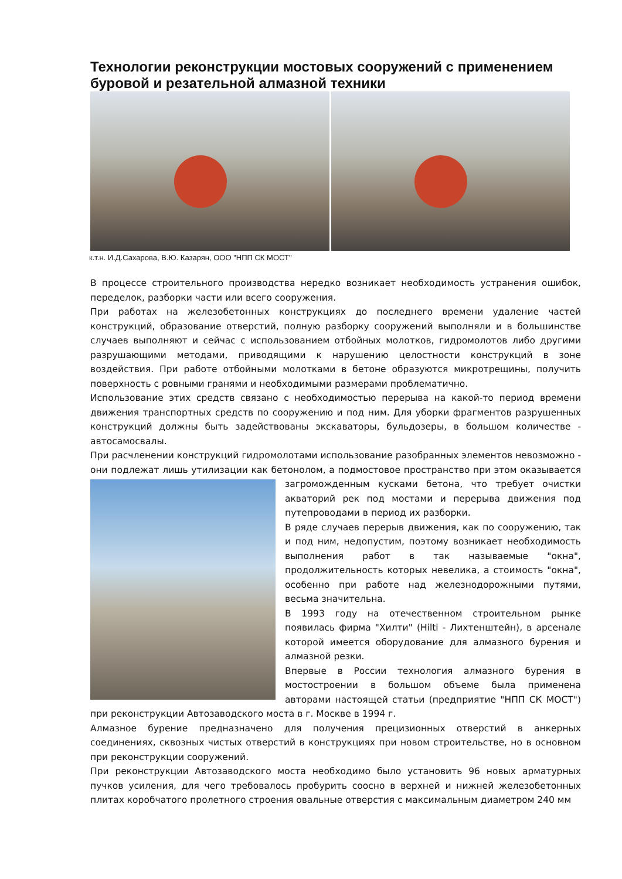Технологии реконструкции мостовых сооружений с применением буровой и резательной алмазной техники
к.т.н. И.Д.Сахарова, В.Ю. Казарян, ООО "НПП СК МОСТ"
В процессе строительного производства нередко возникает необходимость устранения ошибок, переделок, разборки части или всего сооружения.
При работах на железобетонных конструкциях до последнего времени удаление частей конструкций, образование отверстий, полную разборку сооружений выполняли и в большинстве случаев выполняют и сейчас с использованием отбойных молотков, гидромолотов либо другими разрушающими методами, приводящими к нарушению целостности конструкций в зоне воздействия. При работе отбойными молотками в бетоне образуются микротрещины, получить поверхность с ровными гранями и необходимыми размерами проблематично.
Использование этих средств связано с необходимостью перерыва на какой-то период времени движения транспортных средств по сооружению и под ним. Для уборки фрагментов разрушенных конструкций должны быть задействованы экскаваторы, бульдозеры, в большом количестве - автосамосвалы.
При расчленении конструкций гидромолотами использование разобранных элементов невозможно - они подлежат лишь утилизации как бетонолом, а подмостовое пространство при этом оказывается загроможденным кусками бетона, что требует очистки акваторий рек под мостами и перерыва движения под путепроводами в период их разборки.
В ряде случаев перерыв движения, как по сооружению, так и под ним, недопустим, поэтому возникает необходимость выполнения работ в так называемые "окна", продолжительность которых невелика, а стоимость "окна", особенно при работе над железнодорожными путями, весьма значительна.
В 1993 году на отечественном строительном рынке появилась фирма "Хилти" (Hilti - Лихтенштейн), в арсенале которой имеется оборудование для алмазного бурения и алмазной резки.
Впервые в России технология алмазного бурения в мостостроении в большом объеме была применена авторами настоящей статьи (предприятие "НПП СК МОСТ") при реконструкции Автозаводского моста в г. Москве в 1994 г.
Алмазное бурение предназначено для получения прецизионных отверстий в анкерных соединениях, сквозных чистых отверстий в конструкциях при новом строительстве, но в основном при реконструкции сооружений.
При реконструкции Автозаводского моста необходимо было установить 96 новых арматурных пучков усиления, для чего требовалось пробурить соосно в верхней и нижней железобетонных плитах коробчатого пролетного строения овальные отверстия с максимальным диаметром 240 мм